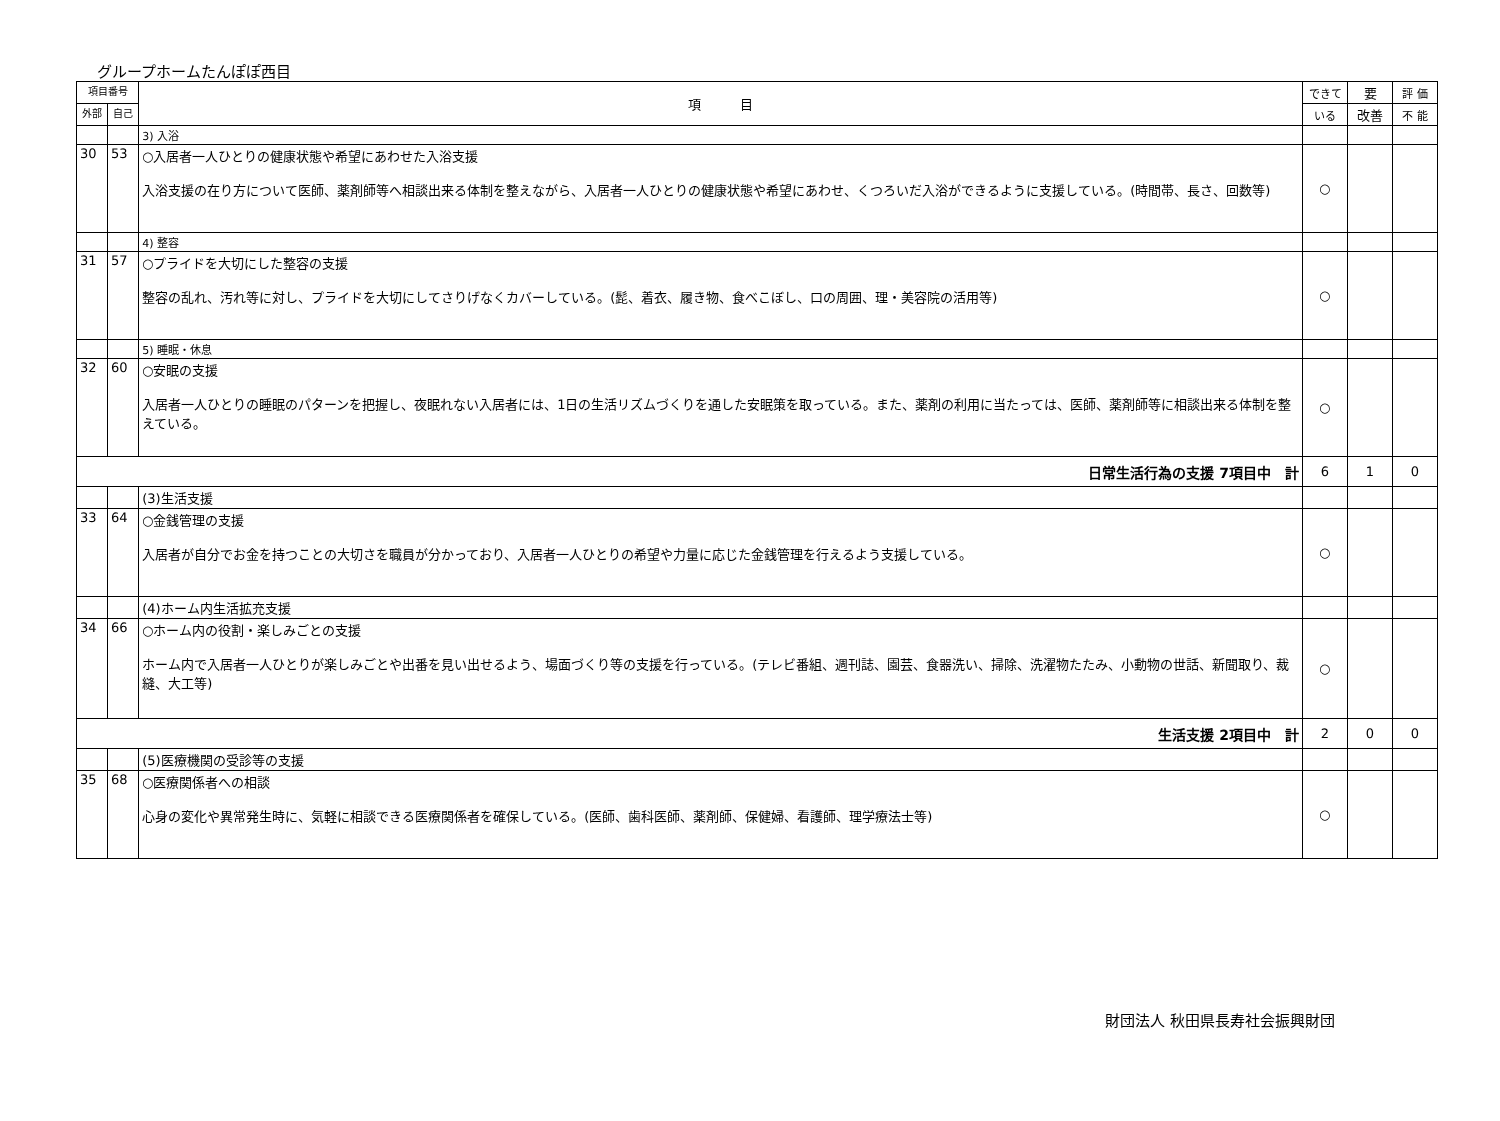グループホームたんぽぽ西目
| 項目番号 | | 項 目 | できて | 要 | 評 価 |
| --- | --- | --- | --- | --- | --- |
| 外部 | 自己 | | いる | 改善 | 不 能 |
| | | 3) 入浴 | | | |
| 30 | 53 | ○入居者一人ひとりの健康状態や希望にあわせた入浴支援 入浴支援の在り方について医師、薬剤師等へ相談出来る体制を整えながら、入居者一人ひとりの健康状態や希望にあわせ、くつろいだ入浴ができるように支援している。(時間帯、長さ、回数等) | ○ | | |
| | | 4) 整容 | | | |
| 31 | 57 | ○プライドを大切にした整容の支援 整容の乱れ、汚れ等に対し、プライドを大切にしてさりげなくカバーしている。(髭、着衣、履き物、食べこぼし、口の周囲、理・美容院の活用等) | ○ | | |
| | | 5) 睡眠・休息 | | | |
| 32 | 60 | ○安眠の支援 入居者一人ひとりの睡眠のパターンを把握し、夜眠れない入居者には、1日の生活リズムづくりを通した安眠策を取っている。また、薬剤の利用に当たっては、医師、薬剤師等に相談出来る体制を整えている。 | ○ | | |
| 日常生活行為の支援 7項目中 計 | | | 6 | 1 | 0 |
| | | (3)生活支援 | | | |
| 33 | 64 | ○金銭管理の支援 入居者が自分でお金を持つことの大切さを職員が分かっており、入居者一人ひとりの希望や力量に応じた金銭管理を行えるよう支援している。 | ○ | | |
| | | (4)ホーム内生活拡充支援 | | | |
| 34 | 66 | ○ホーム内の役割・楽しみごとの支援 ホーム内で入居者一人ひとりが楽しみごとや出番を見い出せるよう、場面づくり等の支援を行っている。(テレビ番組、週刊誌、園芸、食器洗い、掃除、洗濯物たたみ、小動物の世話、新聞取り、裁縫、大工等) | ○ | | |
| 生活支援 2項目中 計 | | | 2 | 0 | 0 |
| | | (5)医療機関の受診等の支援 | | | |
| 35 | 68 | ○医療関係者への相談 心身の変化や異常発生時に、気軽に相談できる医療関係者を確保している。(医師、歯科医師、薬剤師、保健婦、看護師、理学療法士等) | ○ | | |
財団法人 秋田県長寿社会振興財団